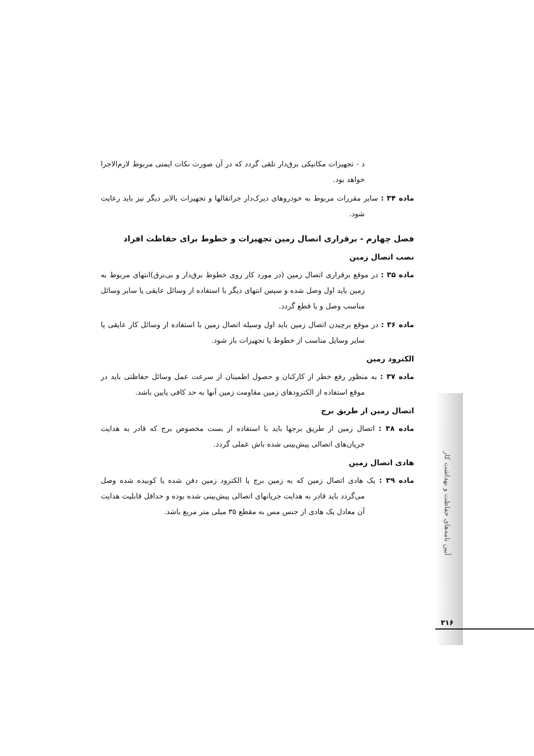آیین نامه‌های حفاظت و بهداشت کار
د - تجهیزات مکانیکی برق‌دار تلقی گردد که در آن صورت نکات ایمنی مربوط لازم‌الاجرا خواهد بود.
ماده ۳۴ : سایر مقررات مربوط به خودروهای دیرک‌دار جراثقالها و تجهیزات بالابر دیگر نیز باید رعایت شود.
فصل چهارم - برقراری اتصال زمین تجهیزات و خطوط برای حفاظت افراد
نصب اتصال زمین
ماده ۳۵ : در موقع برقراری اتصال زمین (در مورد کار روی خطوط برق‌دار و بی‌برق)انتهای مربوط به زمین باید اول وصل شده و سپس انتهای دیگر با استفاده از وسائل عایقی یا سایر وسائل مناسب وصل و یا قطع گردد.
ماده ۳۶ : در موقع برچیدن اتصال زمین باید اول وسیله اتصال زمین با استفاده از وسائل کار عایقی یا سایر وسایل مناسب از خطوط یا تجهیزات باز شود.
الکترود زمین
ماده ۳۷ : به منظور رفع خطر از کارکنان و حصول اطمینان از سرعت عمل وسائل حفاظتی باید در موقع استفاده از الکترودهای زمین مقاومت زمین آنها به حد کافی پایین باشد.
اتصال زمین از طریق برج
ماده ۳۸ : اتصال زمین از طریق برجها باید با استفاده از بست مخصوص برج که قادر به هدایت جریان‌های اتصالی پیش‌بینی شده باش عملی گردد.
هادی اتصال زمین
ماده ۳۹ : یک هادی اتصال زمین که به زمین برج یا الکترود زمین دفن شده یا کوبیده شده وصل می‌گردد باید قادر به هدایت جریانهای اتصالی پیش‌بینی شده بوده و حداقل قابلیت هدایت آن معادل یک هادی از جنس مس به مقطع ۳۵ میلی متر مربع باشد.
۲۱۶